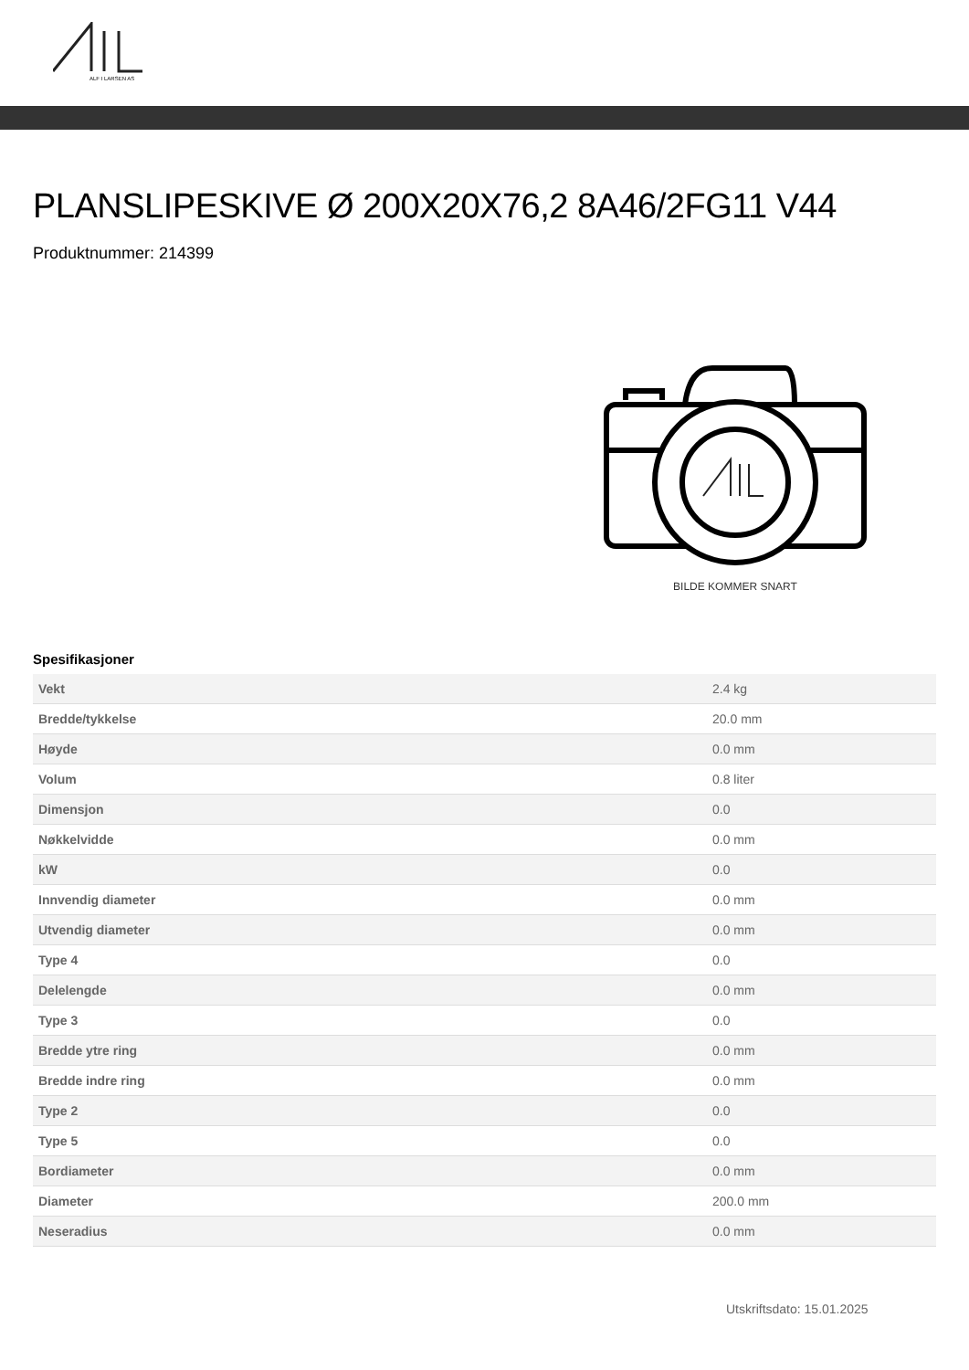ALF I LARSEN AS
PLANSLIPESKIVE Ø 200X20X76,2 8A46/2FG11 V44
Produktnummer: 214399
BILDE KOMMER SNART
Spesifikasjoner
| Vekt | 2.4 kg |
| Bredde/tykkelse | 20.0 mm |
| Høyde | 0.0 mm |
| Volum | 0.8 liter |
| Dimensjon | 0.0 |
| Nøkkelvidde | 0.0 mm |
| kW | 0.0 |
| Innvendig diameter | 0.0 mm |
| Utvendig diameter | 0.0 mm |
| Type 4 | 0.0 |
| Delelengde | 0.0 mm |
| Type 3 | 0.0 |
| Bredde ytre ring | 0.0 mm |
| Bredde indre ring | 0.0 mm |
| Type 2 | 0.0 |
| Type 5 | 0.0 |
| Bordiameter | 0.0 mm |
| Diameter | 200.0 mm |
| Neseradius | 0.0 mm |
Utskriftsdato: 15.01.2025